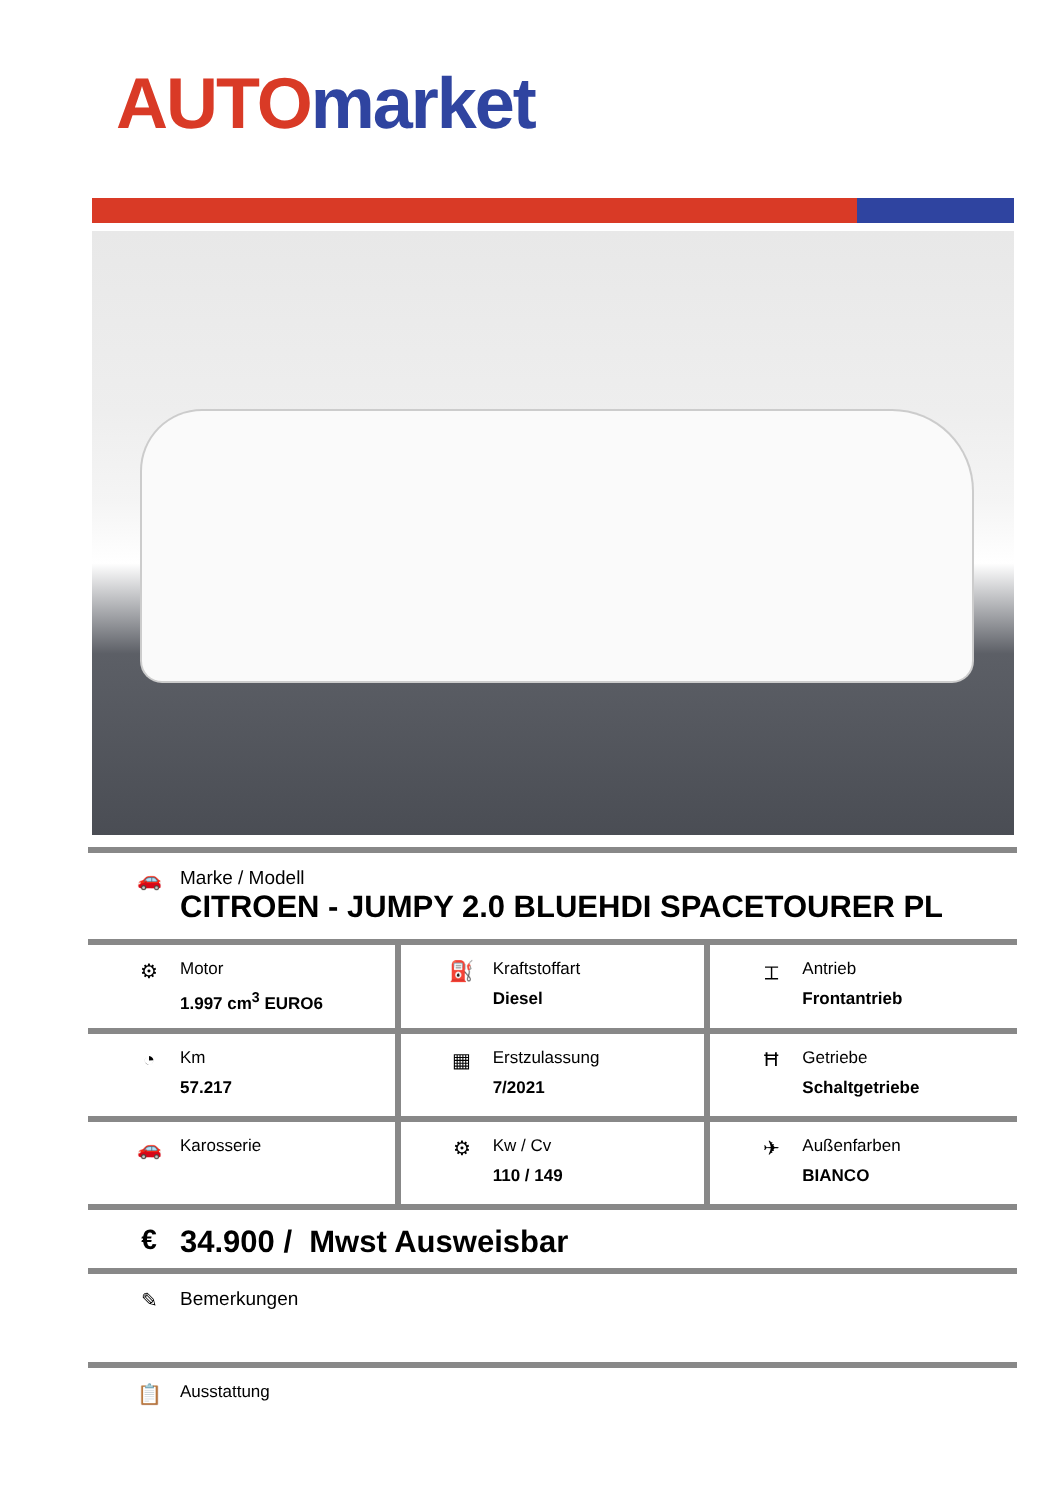AUTO market
🚗 Marke / Modell
CITROEN - JUMPY 2.0 BLUEHDI SPACETOURER PL
| ⚙ Motor 1.997 cm<sup>3</sup> EURO6 | ⛽ Kraftstoffart Diesel | ⌶ Antrieb Frontantrieb |
| ◔ Km 57.217 | ▦ Erstzulassung 7/2021 | Ħ Getriebe Schaltgetriebe |
| 🚗 Karosserie | ⚙ Kw / Cv 110 / 149 | ✈ Außenfarben BIANCO |
€ 34.900 / Mwst Ausweisbar
✎ Bemerkungen
📋
Ausstattung